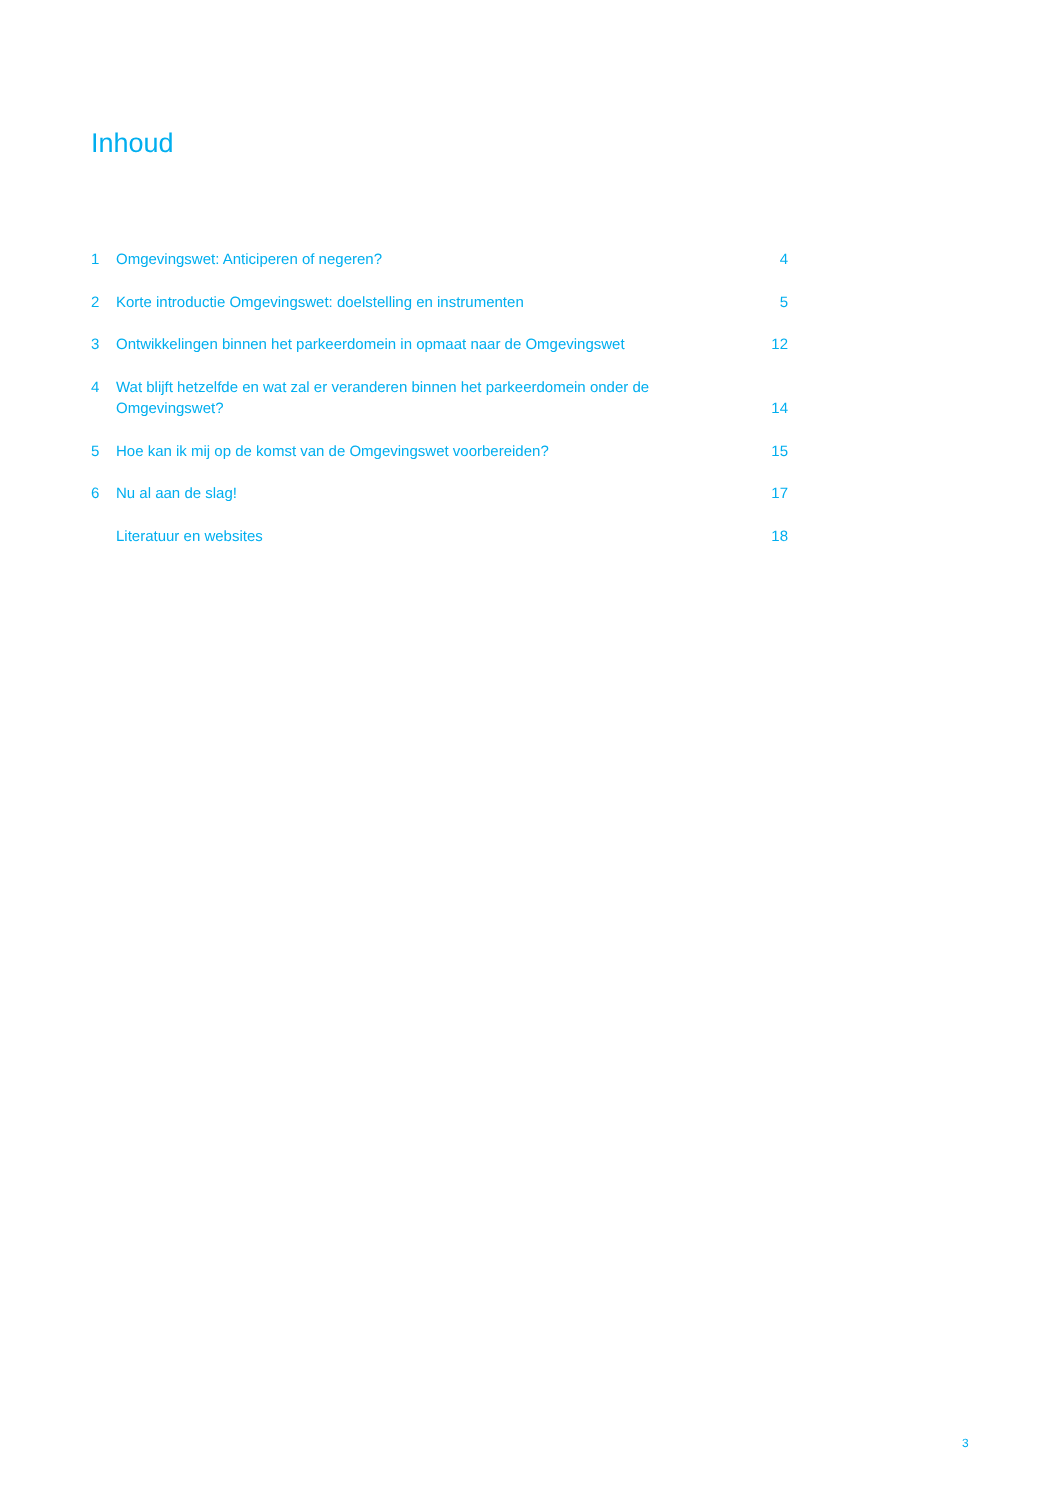Inhoud
| 1 | Omgevingswet: Anticiperen of negeren? | 4 |
| 2 | Korte introductie Omgevingswet: doelstelling en instrumenten | 5 |
| 3 | Ontwikkelingen binnen het parkeerdomein in opmaat naar de Omgevingswet | 12 |
| 4 | Wat blijft hetzelfde en wat zal er veranderen binnen het parkeerdomein onder de Omgevingswet? | 14 |
| 5 | Hoe kan ik mij op de komst van de Omgevingswet voorbereiden? | 15 |
| 6 | Nu al aan de slag! | 17 |
| | Literatuur en websites | 18 |
3